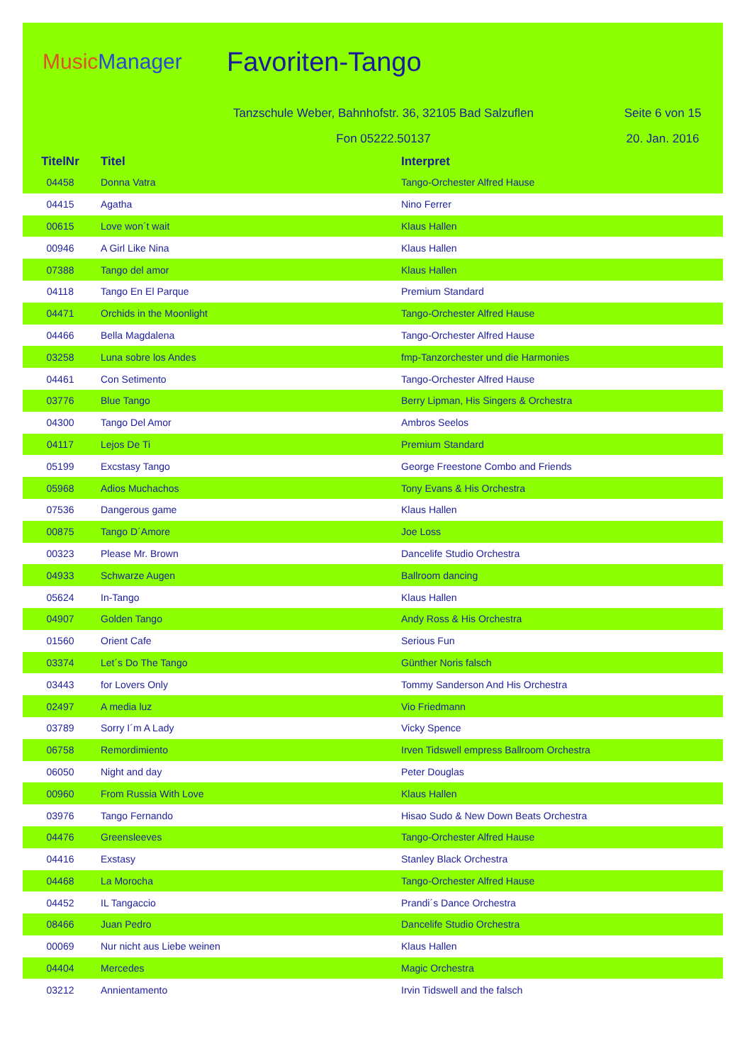Music Manager
Favoriten-Tango
Tanzschule Weber, Bahnhofstr. 36, 32105 Bad Salzuflen
Seite 6 von 15
Fon 05222.50137 20. Jan. 2016
| TitelNr | Titel | Interpret |
| --- | --- | --- |
| 04458 | Donna Vatra | Tango-Orchester Alfred Hause |
| 04415 | Agatha | Nino Ferrer |
| 00615 | Love won´t wait | Klaus Hallen |
| 00946 | A Girl Like Nina | Klaus Hallen |
| 07388 | Tango del amor | Klaus Hallen |
| 04118 | Tango En El Parque | Premium Standard |
| 04471 | Orchids in the Moonlight | Tango-Orchester Alfred Hause |
| 04466 | Bella Magdalena | Tango-Orchester Alfred Hause |
| 03258 | Luna sobre los Andes | fmp-Tanzorchester und die Harmonies |
| 04461 | Con Setimento | Tango-Orchester Alfred Hause |
| 03776 | Blue Tango | Berry Lipman, His Singers & Orchestra |
| 04300 | Tango Del Amor | Ambros Seelos |
| 04117 | Lejos De Ti | Premium Standard |
| 05199 | Excstasy Tango | George Freestone Combo and Friends |
| 05968 | Adios Muchachos | Tony Evans & His Orchestra |
| 07536 | Dangerous game | Klaus Hallen |
| 00875 | Tango D´Amore | Joe Loss |
| 00323 | Please Mr. Brown | Dancelife Studio Orchestra |
| 04933 | Schwarze Augen | Ballroom dancing |
| 05624 | In-Tango | Klaus Hallen |
| 04907 | Golden Tango | Andy Ross & His Orchestra |
| 01560 | Orient Cafe | Serious Fun |
| 03374 | Let´s Do The Tango | Günther Noris falsch |
| 03443 | for Lovers Only | Tommy Sanderson And His Orchestra |
| 02497 | A media luz | Vio Friedmann |
| 03789 | Sorry I´m A Lady | Vicky Spence |
| 06758 | Remordimiento | Irven Tidswell empress Ballroom Orchestra |
| 06050 | Night and day | Peter Douglas |
| 00960 | From Russia With Love | Klaus Hallen |
| 03976 | Tango Fernando | Hisao Sudo & New Down Beats Orchestra |
| 04476 | Greensleeves | Tango-Orchester Alfred Hause |
| 04416 | Exstasy | Stanley Black Orchestra |
| 04468 | La Morocha | Tango-Orchester Alfred Hause |
| 04452 | IL Tangaccio | Prandi´s Dance Orchestra |
| 08466 | Juan Pedro | Dancelife Studio Orchestra |
| 00069 | Nur nicht aus Liebe weinen | Klaus Hallen |
| 04404 | Mercedes | Magic Orchestra |
| 03212 | Annientamento | Irvin Tidswell and the falsch |